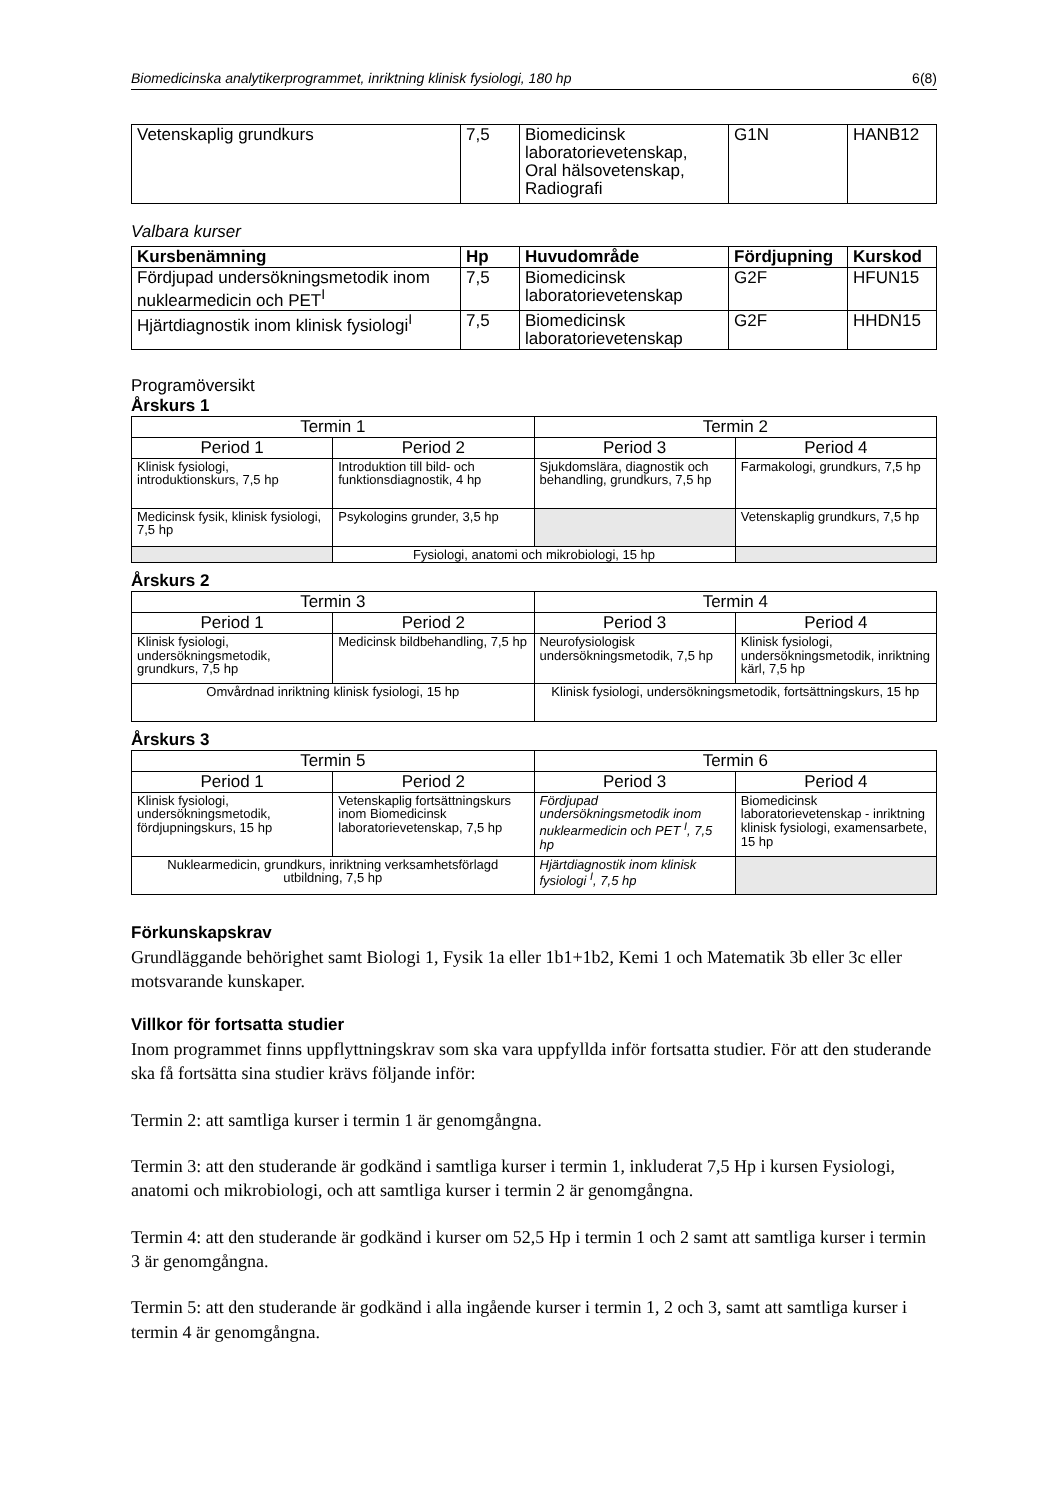Biomedicinska analytikerprogrammet, inriktning klinisk fysiologi, 180 hp 6(8)
| Vetenskaplig grundkurs | 7,5 | Biomedicinsk laboratorievetenskap, Oral hälsovetenskap, Radiografi | G1N | HANB12 |
Valbara kurser
| Kursbenämning | Hp | Huvudområde | Fördjupning | Kurskod |
| --- | --- | --- | --- | --- |
| Fördjupad undersökningsmetodik inom nuklearmedicin och PET<sup>I</sup> | 7,5 | Biomedicinsk laboratorievetenskap | G2F | HFUN15 |
| Hjärtdiagnostik inom klinisk fysiologi<sup>I</sup> | 7,5 | Biomedicinsk laboratorievetenskap | G2F | HHDN15 |
Programöversikt
Årskurs 1
| Termin 1 | | Termin 2 | |
| Period 1 | Period 2 | Period 3 | Period 4 |
| Klinisk fysiologi, introduktionskurs, 7,5 hp | Introduktion till bild- och funktionsdiagnostik, 4 hp | Sjukdomslära, diagnostik och behandling, grundkurs, 7,5 hp | Farmakologi, grundkurs, 7,5 hp |
| Medicinsk fysik, klinisk fysiologi, 7,5 hp | Psykologins grunder, 3,5 hp | | Vetenskaplig grundkurs, 7,5 hp |
| | Fysiologi, anatomi och mikrobiologi, 15 hp | | |
Årskurs 2
| Termin 3 | | Termin 4 | |
| Period 1 | Period 2 | Period 3 | Period 4 |
| Klinisk fysiologi, undersökningsmetodik, grundkurs, 7,5 hp | Medicinsk bildbehandling, 7,5 hp | Neurofysiologisk undersökningsmetodik, 7,5 hp | Klinisk fysiologi, undersökningsmetodik, inriktning kärl, 7,5 hp |
| Omvårdnad inriktning klinisk fysiologi, 15 hp | | Klinisk fysiologi, undersökningsmetodik, fortsättningskurs, 15 hp | |
Årskurs 3
| Termin 5 | | Termin 6 | |
| Period 1 | Period 2 | Period 3 | Period 4 |
| Klinisk fysiologi, undersökningsmetodik, fördjupningskurs, 15 hp | Vetenskaplig fortsättningskurs inom Biomedicinsk laboratorievetenskap, 7,5 hp | Fördjupad undersökningsmetodik inom nuklearmedicin och PET <sup>I</sup>, 7,5 hp | Biomedicinsk laboratorievetenskap - inriktning klinisk fysiologi, examensarbete, 15 hp |
| Nuklearmedicin, grundkurs, inriktning verksamhetsförlagd utbildning, 7,5 hp | | Hjärtdiagnostik inom klinisk fysiologi <sup>I</sup>, 7,5 hp | |
Förkunskapskrav
Grundläggande behörighet samt Biologi 1, Fysik 1a eller 1b1+1b2, Kemi 1 och Matematik 3b eller 3c eller motsvarande kunskaper.
Villkor för fortsatta studier
Inom programmet finns uppflyttningskrav som ska vara uppfyllda inför fortsatta studier. För att den studerande ska få fortsätta sina studier krävs följande inför:
Termin 2: att samtliga kurser i termin 1 är genomgångna.
Termin 3: att den studerande är godkänd i samtliga kurser i termin 1, inkluderat 7,5 Hp i kursen Fysiologi, anatomi och mikrobiologi, och att samtliga kurser i termin 2 är genomgångna.
Termin 4: att den studerande är godkänd i kurser om 52,5 Hp i termin 1 och 2 samt att samtliga kurser i termin 3 är genomgångna.
Termin 5: att den studerande är godkänd i alla ingående kurser i termin 1, 2 och 3, samt att samtliga kurser i termin 4 är genomgångna.